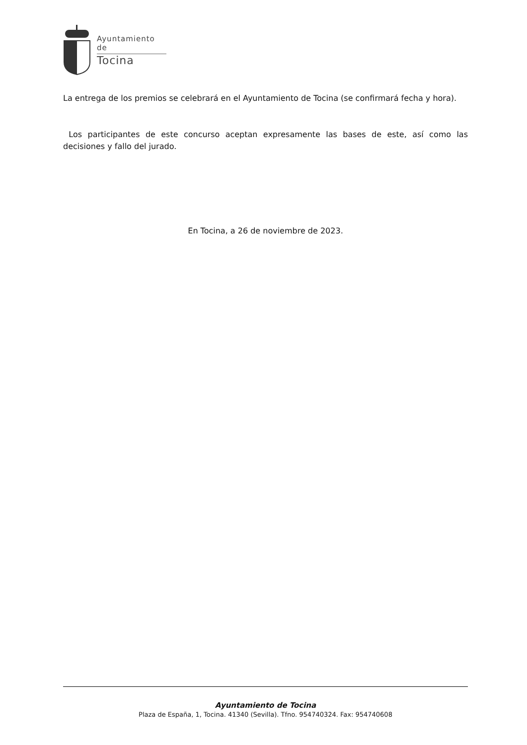Ayuntamiento de
Tocina
La entrega de los premios se celebrará en el Ayuntamiento de Tocina (se confirmará fecha y hora).
Los participantes de este concurso aceptan expresamente las bases de este, así como las decisiones y fallo del jurado.
En Tocina, a 26 de noviembre de 2023.
Ayuntamiento de Tocina
Plaza de España, 1, Tocina. 41340 (Sevilla). Tfno. 954740324. Fax: 954740608